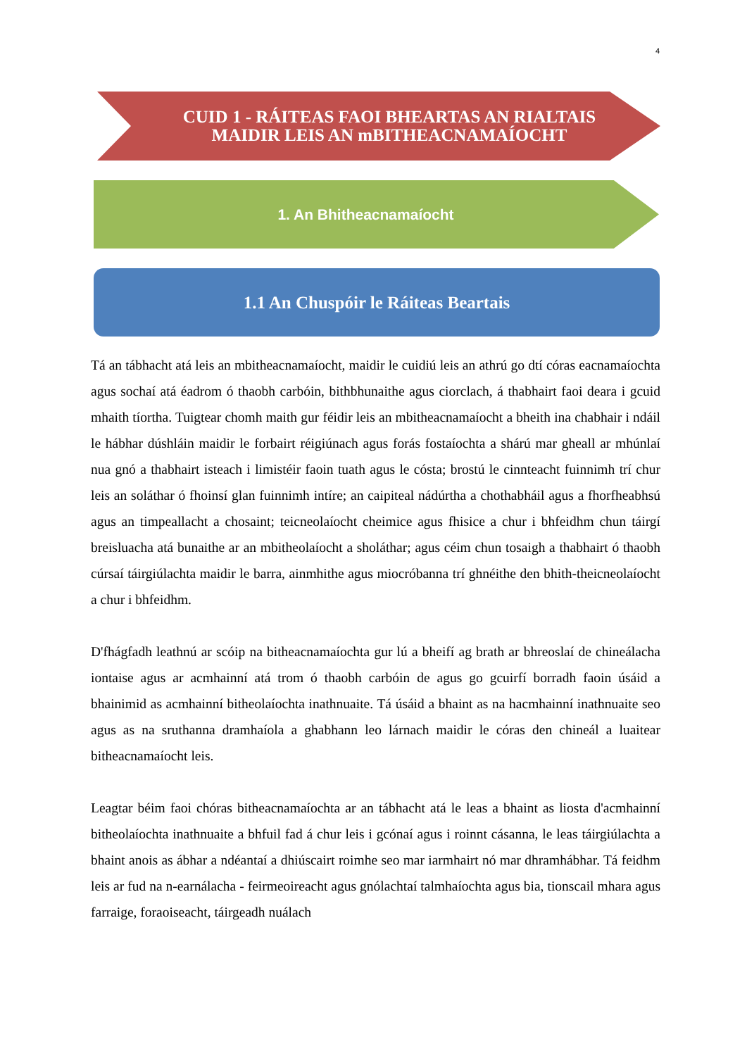4
CUID 1 - RÁITEAS FAOI BHEARTAS AN RIALTAIS
MAIDIR LEIS AN mBITHEACNAMAÍOCHT
1. An Bhitheacnamaíocht
1.1 An Chuspóir le Ráiteas Beartais
Tá an tábhacht atá leis an mbitheacnamaíocht, maidir le cuidiú leis an athrú go dtí córas eacnamaíochta agus sochaí atá éadrom ó thaobh carbóin, bithbhunaithe agus ciorclach, á thabhairt faoi deara i gcuid mhaith tíortha. Tuigtear chomh maith gur féidir leis an mbitheacnamaíocht a bheith ina chabhair i ndáil le hábhar dúshláin maidir le forbairt réigiúnach agus forás fostaíochta a shárú mar gheall ar mhúnlaí nua gnó a thabhairt isteach i limistéir faoin tuath agus le cósta; brostú le cinnteacht fuinnimh trí chur leis an soláthar ó fhoinsí glan fuinnimh intíre; an caipiteal nádúrtha a chothabháil agus a fhorfheabhsú agus an timpeallacht a chosaint; teicneolaíocht cheimice agus fhisice a chur i bhfeidhm chun táirgí breisluacha atá bunaithe ar an mbitheolaíocht a sholáthar; agus céim chun tosaigh a thabhairt ó thaobh cúrsaí táirgiúlachta maidir le barra, ainmhithe agus miocróbanna trí ghnéithe den bhith-theicneolaíocht a chur i bhfeidhm.
D'fhágfadh leathnú ar scóip na bitheacnamaíochta gur lú a bheifí ag brath ar bhreoslaí de chineálacha iontaise agus ar acmhainní atá trom ó thaobh carbóin de agus go gcuirfí borradh faoin úsáid a bhainimid as acmhainní bitheolaíochta inathnuaite. Tá úsáid a bhaint as na hacmhainní inathnuaite seo agus as na sruthanna dramhaíola a ghabhann leo lárnach maidir le córas den chineál a luaitear bitheacnamaíocht leis.
Leagtar béim faoi chóras bitheacnamaíochta ar an tábhacht atá le leas a bhaint as liosta d'acmhainní bitheolaíochta inathnuaite a bhfuil fad á chur leis i gcónaí agus i roinnt cásanna, le leas táirgiúlachta a bhaint anois as ábhar a ndéantaí a dhiúscairt roimhe seo mar iarmhairt nó mar dhramhábhar. Tá feidhm leis ar fud na n-earnálacha - feirmeoireacht agus gnólachtaí talmhaíochta agus bia, tionscail mhara agus farraige, foraoiseacht, táirgeadh nuálach